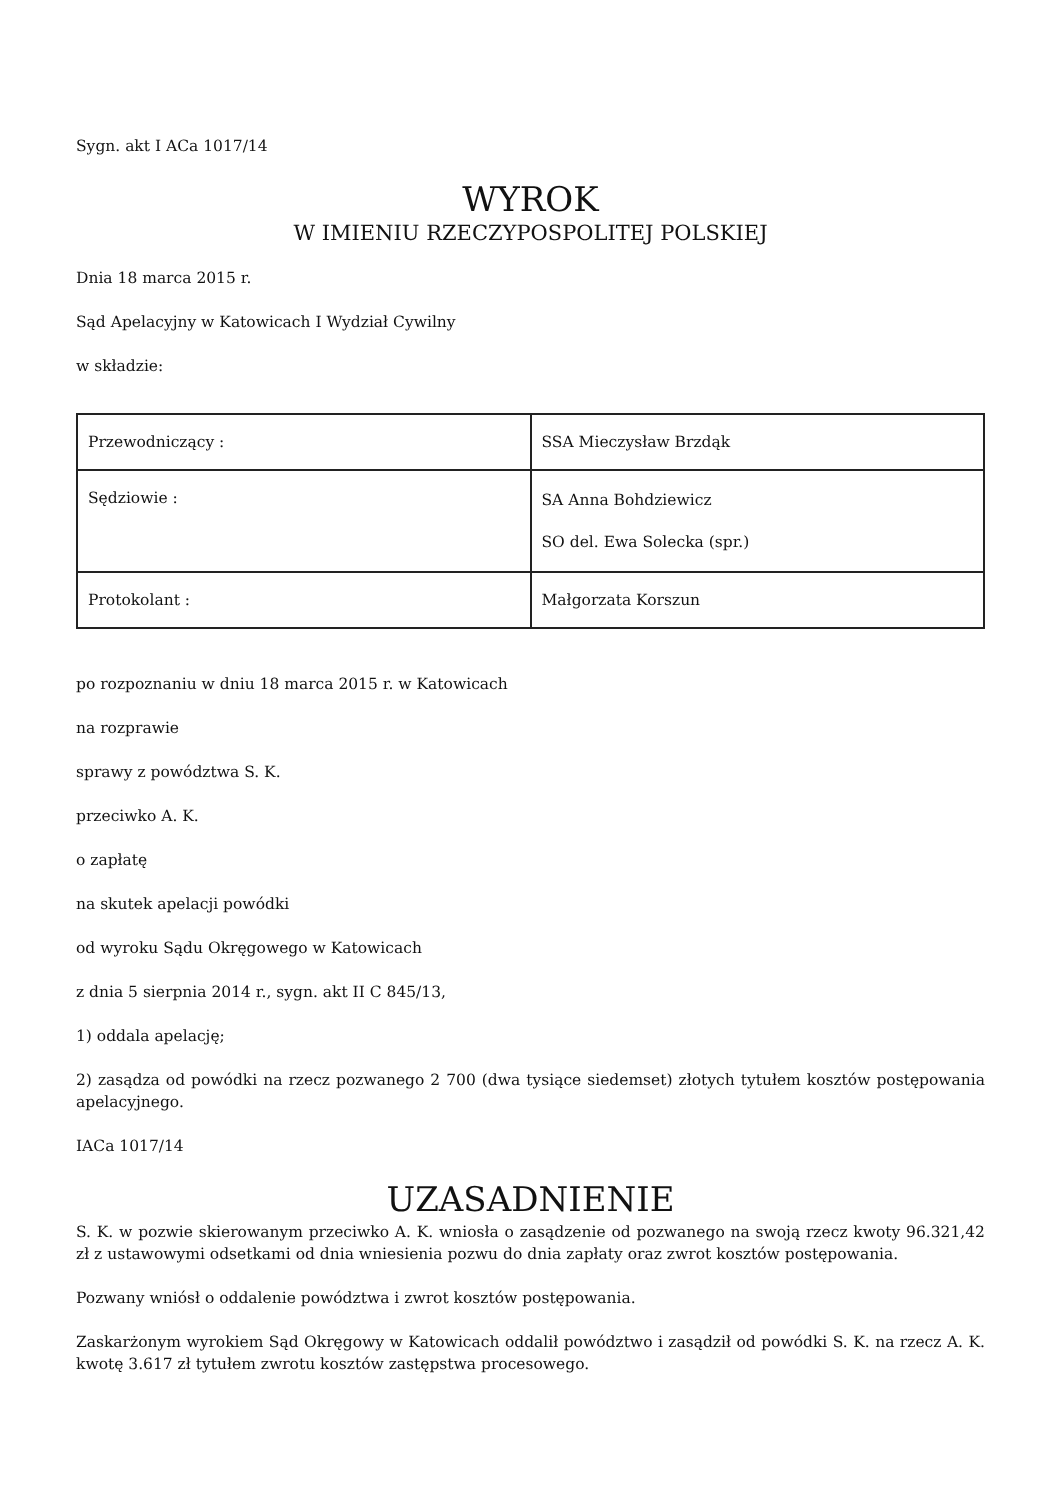Sygn. akt I ACa 1017/14
WYROK
W IMIENIU RZECZYPOSPOLITEJ POLSKIEJ
Dnia 18 marca 2015 r.
Sąd Apelacyjny w Katowicach I Wydział Cywilny
w składzie:
| Przewodniczący : | SSA Mieczysław Brzdąk |
| Sędziowie : | SA Anna Bohdziewicz SO del. Ewa Solecka (spr.) |
| Protokolant : | Małgorzata Korszun |
po rozpoznaniu w dniu 18 marca 2015 r. w Katowicach
na rozprawie
sprawy z powództwa S. K.
przeciwko A. K.
o zapłatę
na skutek apelacji powódki
od wyroku Sądu Okręgowego w Katowicach
z dnia 5 sierpnia 2014 r., sygn. akt II C 845/13,
1) oddala apelację;
2) zasądza od powódki na rzecz pozwanego 2 700 (dwa tysiące siedemset) złotych tytułem kosztów postępowania apelacyjnego.
IACa 1017/14
UZASADNIENIE
S. K. w pozwie skierowanym przeciwko A. K. wniosła o zasądzenie od pozwanego na swoją rzecz kwoty 96.321,42 zł z ustawowymi odsetkami od dnia wniesienia pozwu do dnia zapłaty oraz zwrot kosztów postępowania.
Pozwany wniósł o oddalenie powództwa i zwrot kosztów postępowania.
Zaskarżonym wyrokiem Sąd Okręgowy w Katowicach oddalił powództwo i zasądził od powódki S. K. na rzecz A. K. kwotę 3.617 zł tytułem zwrotu kosztów zastępstwa procesowego.